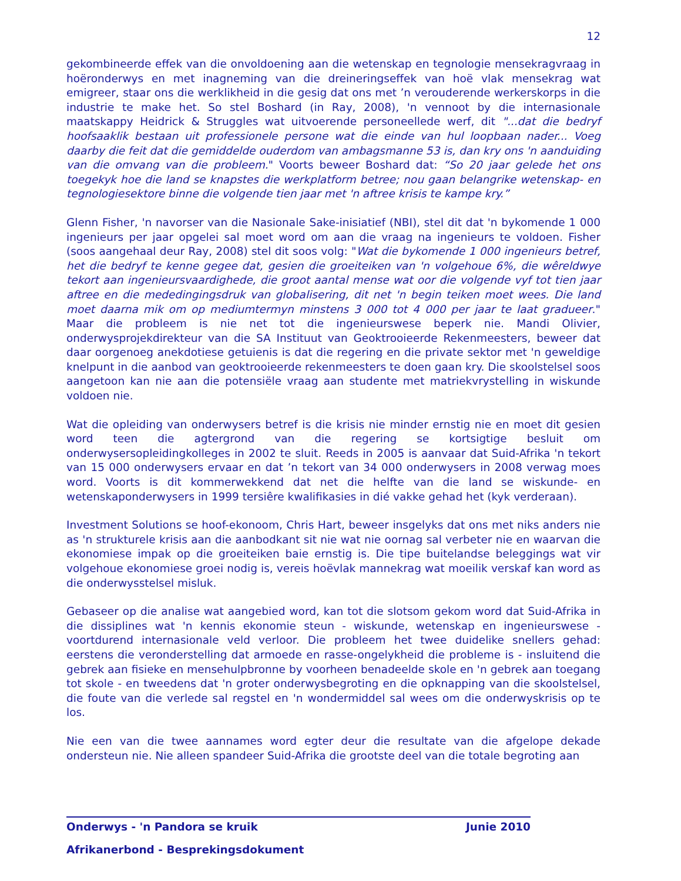12
gekombineerde effek van die onvoldoening aan die wetenskap en tegnologie mensekragvraag in hoëronderwys en met inagneming van die dreineringseffek van hoë vlak mensekrag wat emigreer, staar ons die werklikheid in die gesig dat ons met ’n verouderende werkerskorps in die industrie te make het. So stel Boshard (in Ray, 2008), 'n vennoot by die internasionale maatskappy Heidrick & Struggles wat uitvoerende personeellede werf, dit "...dat die bedryf hoofsaaklik bestaan uit professionele persone wat die einde van hul loopbaan nader... Voeg daarby die feit dat die gemiddelde ouderdom van ambagsmanne 53 is, dan kry ons 'n aanduiding van die omvang van die probleem." Voorts beweer Boshard dat: “So 20 jaar gelede het ons toegekyk hoe die land se knapstes die werkplatform betree; nou gaan belangrike wetenskap- en tegnologiesektore binne die volgende tien jaar met 'n aftree krisis te kampe kry.”
Glenn Fisher, 'n navorser van die Nasionale Sake-inisiatief (NBI), stel dit dat 'n bykomende 1 000 ingenieurs per jaar opgelei sal moet word om aan die vraag na ingenieurs te voldoen. Fisher (soos aangehaal deur Ray, 2008) stel dit soos volg: "Wat die bykomende 1 000 ingenieurs betref, het die bedryf te kenne gegee dat, gesien die groeiteiken van 'n volgehoue 6%, die wêreldwye tekort aan ingenieursvaardighede, die groot aantal mense wat oor die volgende vyf tot tien jaar aftree en die mededingingsdruk van globalisering, dit net 'n begin teiken moet wees. Die land moet daarna mik om op mediumtermyn minstens 3 000 tot 4 000 per jaar te laat gradueer." Maar die probleem is nie net tot die ingenieurswese beperk nie. Mandi Olivier, onderwysprojekdirekteur van die SA Instituut van Geoktrooieerde Rekenmeesters, beweer dat daar oorgenoeg anekdotiese getuienis is dat die regering en die private sektor met 'n geweldige knelpunt in die aanbod van geoktrooieerde rekenmeesters te doen gaan kry. Die skoolstelsel soos aangetoon kan nie aan die potensiële vraag aan studente met matriekvrystelling in wiskunde voldoen nie.
Wat die opleiding van onderwysers betref is die krisis nie minder ernstig nie en moet dit gesien word teen die agtergrond van die regering se kortsigtige besluit om onderwysersopleidingkolleges in 2002 te sluit. Reeds in 2005 is aanvaar dat Suid-Afrika 'n tekort van 15 000 onderwysers ervaar en dat ’n tekort van 34 000 onderwysers in 2008 verwag moes word. Voorts is dit kommerwekkend dat net die helfte van die land se wiskunde- en wetenskaponderwysers in 1999 tersiêre kwalifikasies in dié vakke gehad het (kyk verderaan).
Investment Solutions se hoof-ekonoom, Chris Hart, beweer insgelyks dat ons met niks anders nie as 'n strukturele krisis aan die aanbodkant sit nie wat nie oornag sal verbeter nie en waarvan die ekonomiese impak op die groeiteiken baie ernstig is. Die tipe buitelandse beleggings wat vir volgehoue ekonomiese groei nodig is, vereis hoëvlak mannekrag wat moeilik verskaf kan word as die onderwysstelsel misluk.
Gebaseer op die analise wat aangebied word, kan tot die slotsom gekom word dat Suid-Afrika in die dissiplines wat 'n kennis ekonomie steun - wiskunde, wetenskap en ingenieurswese - voortdurend internasionale veld verloor. Die probleem het twee duidelike snellers gehad: eerstens die veronderstelling dat armoede en rasse-ongelykheid die probleme is - insluitend die gebrek aan fisieke en mensehulpbronne by voorheen benadeelde skole en 'n gebrek aan toegang tot skole - en tweedens dat 'n groter onderwysbegroting en die opknapping van die skoolstelsel, die foute van die verlede sal regstel en 'n wondermiddel sal wees om die onderwyskrisis op te los.
Nie een van die twee aannames word egter deur die resultate van die afgelope dekade ondersteun nie. Nie alleen spandeer Suid-Afrika die grootste deel van die totale begroting aan
Onderwys - 'n Pandora se kruik Junie 2010
Afrikanerbond - Besprekingsdokument